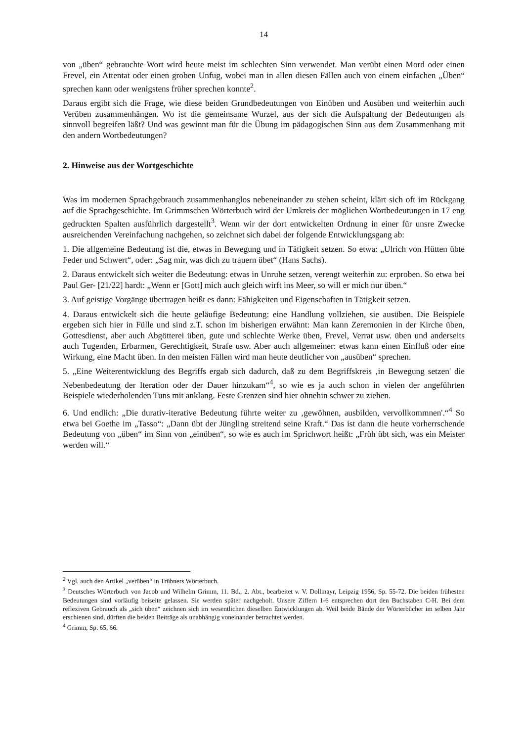14
von „üben“ gebrauchte Wort wird heute meist im schlechten Sinn verwendet. Man verübt einen Mord oder einen Frevel, ein Attentat oder einen groben Unfug, wobei man in allen diesen Fällen auch von einem einfachen „Üben“ sprechen kann oder wenigstens früher sprechen konnte<sup>2</sup>.
Daraus ergibt sich die Frage, wie diese beiden Grundbedeutungen von Einüben und Ausüben und weiterhin auch Verüben zusammenhängen. Wo ist die gemeinsame Wurzel, aus der sich die Aufspaltung der Bedeutungen als sinnvoll begreifen läßt? Und was gewinnt man für die Übung im pädagogischen Sinn aus dem Zusammenhang mit den andern Wortbedeutungen?
2. Hinweise aus der Wortgeschichte
Was im modernen Sprachgebrauch zusammenhanglos nebeneinander zu stehen scheint, klärt sich oft im Rückgang auf die Sprachgeschichte. Im Grimmschen Wörterbuch wird der Umkreis der möglichen Wortbedeutungen in 17 eng gedruckten Spalten ausführlich dargestellt<sup>3</sup>. Wenn wir der dort entwickelten Ordnung in einer für unsre Zwecke ausreichenden Vereinfachung nachgehen, so zeichnet sich dabei der folgende Entwicklungsgang ab:
1. Die allgemeine Bedeutung ist die, etwas in Bewegung und in Tätigkeit setzen. So etwa: „Ulrich von Hütten übte Feder und Schwert“, oder: „Sag mir, was dich zu trauern übet“ (Hans Sachs).
2. Daraus entwickelt sich weiter die Bedeutung: etwas in Unruhe setzen, verengt weiterhin zu: erproben. So etwa bei Paul Ger- [21/22] hardt: „Wenn er [Gott] mich auch gleich wirft ins Meer, so will er mich nur üben.“
3. Auf geistige Vorgänge übertragen heißt es dann: Fähigkeiten und Eigenschaften in Tätigkeit setzen.
4. Daraus entwickelt sich die heute geläufige Bedeutung: eine Handlung vollziehen, sie ausüben. Die Beispiele ergeben sich hier in Fülle und sind z.T. schon im bisherigen erwähnt: Man kann Zeremonien in der Kirche üben, Gottesdienst, aber auch Abgötterei üben, gute und schlechte Werke üben, Frevel, Verrat usw. üben und anderseits auch Tugenden, Erbarmen, Gerechtigkeit, Strafe usw. Aber auch allgemeiner: etwas kann einen Einfluß oder eine Wirkung, eine Macht üben. In den meisten Fällen wird man heute deutlicher von „ausüben“ sprechen.
5. „Eine Weiterentwicklung des Begriffs ergab sich dadurch, daß zu dem Begriffskreis ‚in Bewegung setzen' die Nebenbedeutung der Iteration oder der Dauer hinzukam“<sup>4</sup>, so wie es ja auch schon in vielen der angeführten Beispiele wiederholenden Tuns mit anklang. Feste Grenzen sind hier ohnehin schwer zu ziehen.
6. Und endlich: „Die durativ-iterative Bedeutung führte weiter zu ‚gewöhnen, ausbilden, vervollkommnen'.“<sup>4</sup> So etwa bei Goethe im „Tasso“: „Dann übt der Jüngling streitend seine Kraft.“ Das ist dann die heute vorherrschende Bedeutung von „üben“ im Sinn von „einüben“, so wie es auch im Sprichwort heißt: „Früh übt sich, was ein Meister werden will.“
<sup>2</sup> Vgl. auch den Artikel „verüben“ in Trübners Wörterbuch.
<sup>3</sup> Deutsches Wörterbuch von Jacob und Wilhelm Grimm, 11. Bd., 2. Abt., bearbeitet v. V. Dollmayr, Leipzig 1956, Sp. 55-72. Die beiden frühesten Bedeutungen sind vorläufig beiseite gelassen. Sie werden später nachgeholt. Unsere Ziffern 1-6 entsprechen dort den Buchstaben C-H. Bei dem reflexiven Gebrauch als „sich üben“ zeichnen sich im wesentlichen dieselben Entwicklungen ab. Weil beide Bände der Wörterbücher im selben Jahr erschienen sind, dürften die beiden Beiträge als unabhängig voneinander betrachtet werden.
<sup>4</sup> Grimm, Sp. 65, 66.